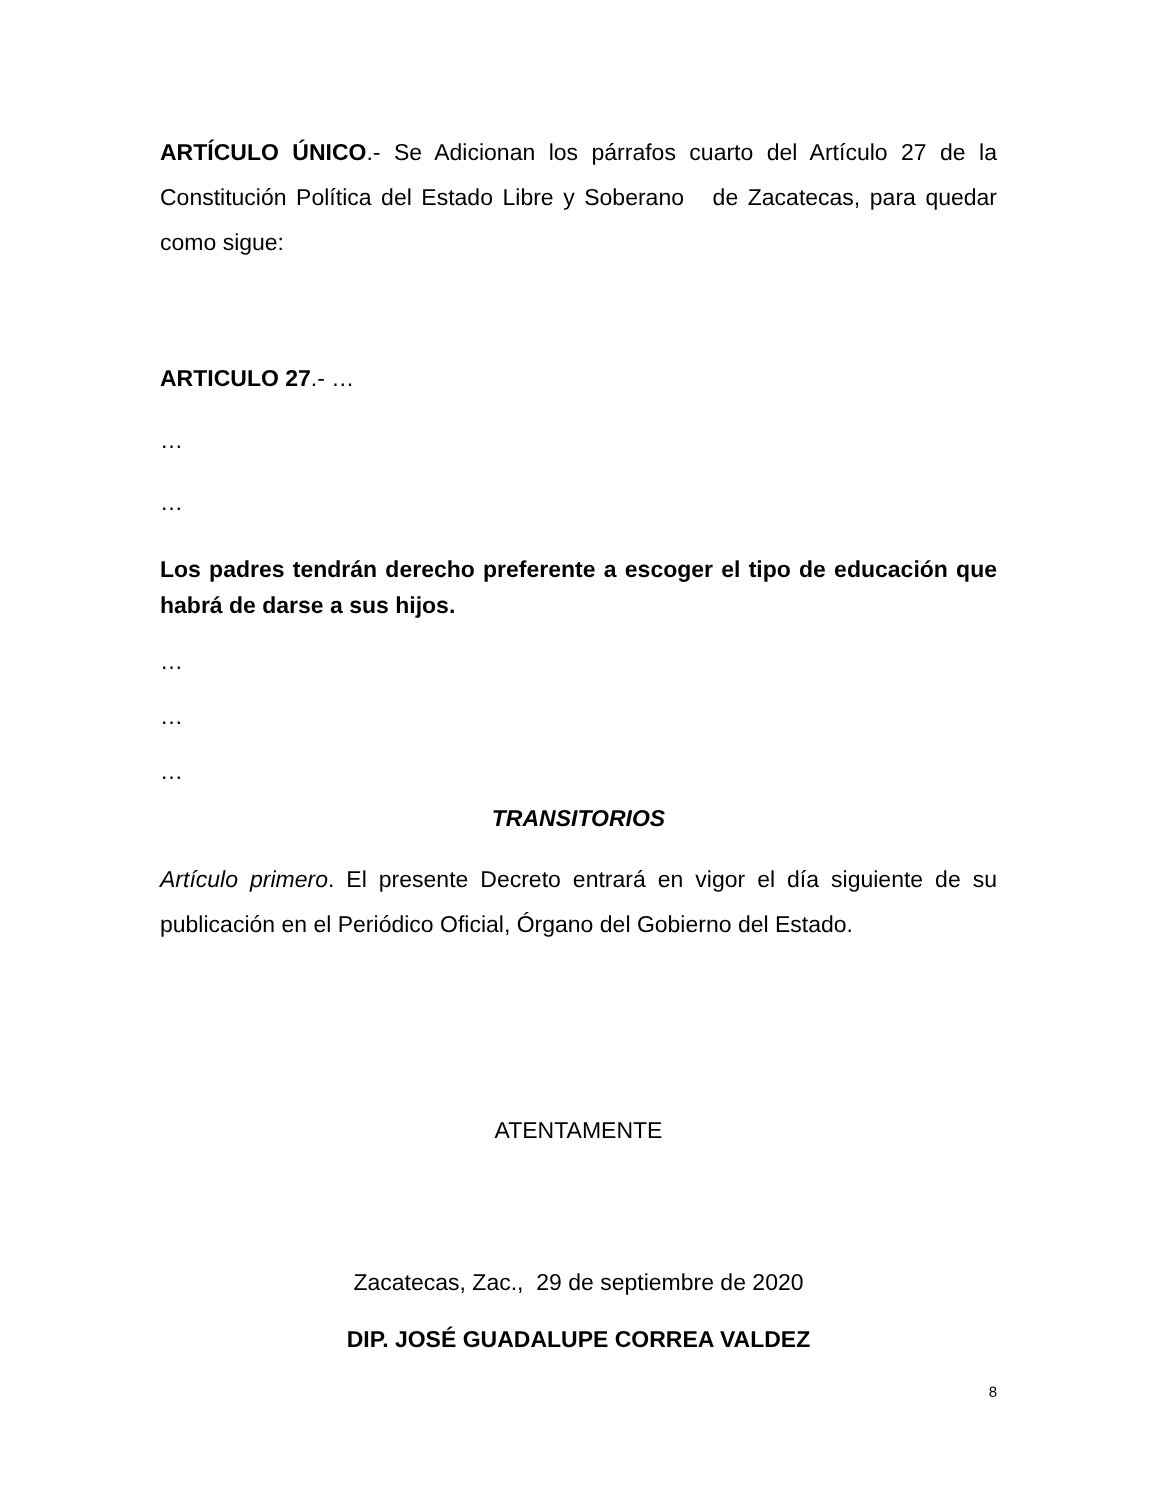ARTÍCULO ÚNICO.- Se Adicionan los párrafos cuarto del Artículo 27 de la Constitución Política del Estado Libre y Soberano de Zacatecas, para quedar como sigue:
ARTICULO 27.- …
…
…
Los padres tendrán derecho preferente a escoger el tipo de educación que habrá de darse a sus hijos.
…
…
…
TRANSITORIOS
Artículo primero. El presente Decreto entrará en vigor el día siguiente de su publicación en el Periódico Oficial, Órgano del Gobierno del Estado.
ATENTAMENTE
Zacatecas, Zac., 29 de septiembre de 2020
DIP. JOSÉ GUADALUPE CORREA VALDEZ
8